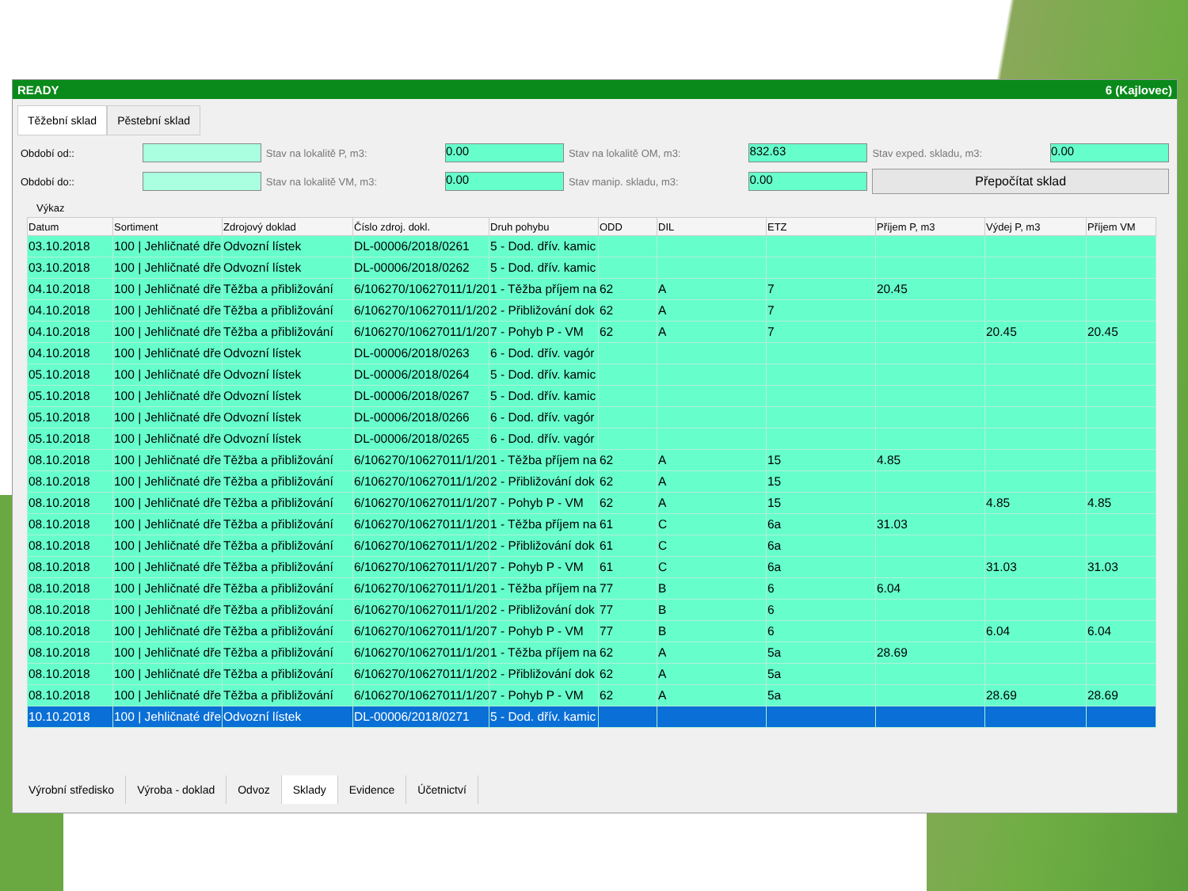READY 6 (Kajlovec)
Těžební sklad Pěstební sklad
Období od::
Stav na lokalitě P, m3:
0.00
Stav na lokalitě OM, m3:
832.63
Stav exped. skladu, m3:
0.00
Období do::
Stav na lokalitě VM, m3:
0.00
Stav manip. skladu, m3:
0.00
Přepočítat sklad
Výkaz
| Datum | Sortiment | Zdrojový doklad | Číslo zdroj. dokl. | Druh pohybu | ODD | DIL | ETZ | Příjem P, m3 | Výdej P, m3 | Příjem VM |
| --- | --- | --- | --- | --- | --- | --- | --- | --- | --- | --- |
| 03.10.2018 | 100 / Jehličnaté dře | Odvozní lístek | DL-00006/2018/0261 | 5 - Dod. dřív. kamic | | | | | | |
| 03.10.2018 | 100 / Jehličnaté dře | Odvozní lístek | DL-00006/2018/0262 | 5 - Dod. dřív. kamic | | | | | | |
| 04.10.2018 | 100 / Jehličnaté dře | Těžba a přibližování | 6/106270/10627011/1/20 | 1 - Těžba příjem na | 62 | A | 7 | 20.45 | | |
| 04.10.2018 | 100 / Jehličnaté dře | Těžba a přibližování | 6/106270/10627011/1/20 | 2 - Přibližování dok | 62 | A | 7 | | | |
| 04.10.2018 | 100 / Jehličnaté dře | Těžba a přibližování | 6/106270/10627011/1/20 | 7 - Pohyb P - VM | 62 | A | 7 | | 20.45 | 20.45 |
| 04.10.2018 | 100 / Jehličnaté dře | Odvozní lístek | DL-00006/2018/0263 | 6 - Dod. dřív. vagór | | | | | | |
| 05.10.2018 | 100 / Jehličnaté dře | Odvozní lístek | DL-00006/2018/0264 | 5 - Dod. dřív. kamic | | | | | | |
| 05.10.2018 | 100 / Jehličnaté dře | Odvozní lístek | DL-00006/2018/0267 | 5 - Dod. dřív. kamic | | | | | | |
| 05.10.2018 | 100 / Jehličnaté dře | Odvozní lístek | DL-00006/2018/0266 | 6 - Dod. dřív. vagór | | | | | | |
| 05.10.2018 | 100 / Jehličnaté dře | Odvozní lístek | DL-00006/2018/0265 | 6 - Dod. dřív. vagór | | | | | | |
| 08.10.2018 | 100 / Jehličnaté dře | Těžba a přibližování | 6/106270/10627011/1/20 | 1 - Těžba příjem na | 62 | A | 15 | 4.85 | | |
| 08.10.2018 | 100 / Jehličnaté dře | Těžba a přibližování | 6/106270/10627011/1/20 | 2 - Přibližování dok | 62 | A | 15 | | | |
| 08.10.2018 | 100 / Jehličnaté dře | Těžba a přibližování | 6/106270/10627011/1/20 | 7 - Pohyb P - VM | 62 | A | 15 | | 4.85 | 4.85 |
| 08.10.2018 | 100 / Jehličnaté dře | Těžba a přibližování | 6/106270/10627011/1/20 | 1 - Těžba příjem na | 61 | C | 6a | 31.03 | | |
| 08.10.2018 | 100 / Jehličnaté dře | Těžba a přibližování | 6/106270/10627011/1/20 | 2 - Přibližování dok | 61 | C | 6a | | | |
| 08.10.2018 | 100 / Jehličnaté dře | Těžba a přibližování | 6/106270/10627011/1/20 | 7 - Pohyb P - VM | 61 | C | 6a | | 31.03 | 31.03 |
| 08.10.2018 | 100 / Jehličnaté dře | Těžba a přibližování | 6/106270/10627011/1/20 | 1 - Těžba příjem na | 77 | B | 6 | 6.04 | | |
| 08.10.2018 | 100 / Jehličnaté dře | Těžba a přibližování | 6/106270/10627011/1/20 | 2 - Přibližování dok | 77 | B | 6 | | | |
| 08.10.2018 | 100 / Jehličnaté dře | Těžba a přibližování | 6/106270/10627011/1/20 | 7 - Pohyb P - VM | 77 | B | 6 | | 6.04 | 6.04 |
| 08.10.2018 | 100 / Jehličnaté dře | Těžba a přibližování | 6/106270/10627011/1/20 | 1 - Těžba příjem na | 62 | A | 5a | 28.69 | | |
| 08.10.2018 | 100 / Jehličnaté dře | Těžba a přibližování | 6/106270/10627011/1/20 | 2 - Přibližování dok | 62 | A | 5a | | | |
| 08.10.2018 | 100 / Jehličnaté dře | Těžba a přibližování | 6/106270/10627011/1/20 | 7 - Pohyb P - VM | 62 | A | 5a | | 28.69 | 28.69 |
| 10.10.2018 | 100 / Jehličnaté dře | Odvozní lístek | DL-00006/2018/0271 | 5 - Dod. dřív. kamic | | | | | | |
Výrobní středisko Výroba - doklad Odvoz Sklady Evidence Účetnictví